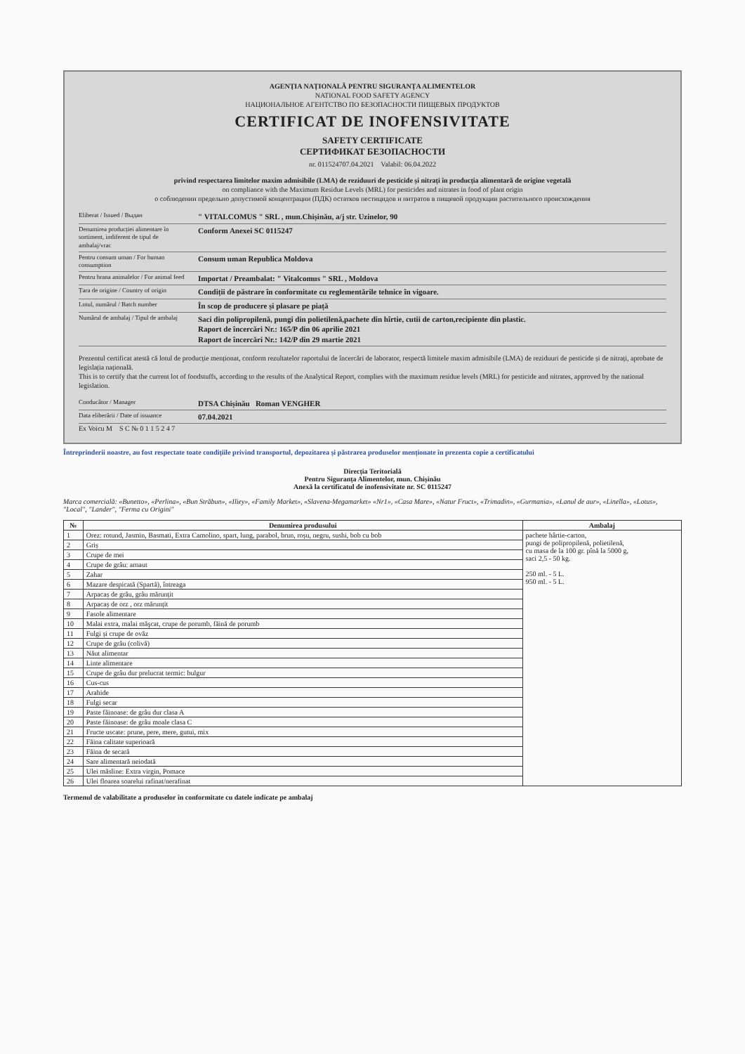AGENȚIA NAȚIONALĂ PENTRU SIGURANȚA ALIMENTELOR
NATIONAL FOOD SAFETY AGENCY
НАЦИОНАЛЬНОЕ АГЕНТСТВО ПО БЕЗОПАСНОСТИ ПИЩЕВЫХ ПРОДУКТОВ
CERTIFICAT DE INOFENSIVITATE
SAFETY CERTIFICATE
СЕРТИФИКАТ БЕЗОПАСНОСТИ
nr. 011524707.04.2021 Valabil: 06.04.2022
privind respectarea limitelor maxim admisibile (LMA) de reziduuri de pesticide și nitrați în producția alimentară de origine vegetală
on compliance with the Maximum Residue Levels (MRL) for pesticides and nitrates in food of plant origin
о соблюдении предельно допустимой концентрации (ПДК) остатков пестицидов и нитратов в пищевой продукции растительного происхождения
Eliberat / Issued / Выдан
" VITALCOMUS " SRL , mun.Chișinău, a/j str. Uzinelor, 90
Denumirea producției alimentare în sortiment, indiferent de tipul de ambalaj/vrac
Conform Anexei SC 0115247
Pentru consum uman / For human consumption
Consum uman Republica Moldova
Pentru hrana animalelor / For animal feed
Importat / Preambalat: " Vitalcomus " SRL , Moldova
Țara de origine / Country of origin
Condiții de păstrare în conformitate cu reglementările tehnice în vigoare.
Lotul, numărul / Batch number
În scop de producere și plasare pe piață
Numărul de ambalaj / Tipul de ambalaj
Saci din polipropilenă, pungi din polietilenă,pachete din hîrtie, cutii de carton,recipiente din plastic.
Raport de încercări Nr.: 165/P din 06 aprilie 2021
Raport de încercări Nr.: 142/P din 29 martie 2021
Prezentul certificat atestă că lotul de producție menționat, conform rezultatelor raportului de încercări de laborator, respectă limitele maxim admisibile (LMA) de reziduuri de pesticide și de nitrați, aprobate de legislația națională.
This is to certify that the current lot of foodstuffs, according to the results of the Analytical Report, complies with the maximum residue levels (MRL) for pesticide and nitrates, approved by the national legislation.
Conducător / Manager
DTSA Chișinău Roman VENGHER
Data eliberării / Date of issuance
07.04.2021
Ex Voicu M S C № 0 1 1 5 2 4 7
Întreprinderii noastre, au fost respectate toate condițiile privind transportul, depozitarea și păstrarea produselor menționate în prezenta copie a certificatului
Direcția Teritorială
Pentru Siguranța Alimentelor, mun. Chișinău
Anexă la certificatul de inofensivitate nr. SC 0115247
Marca comercială: «Bunetto», «Perlina», «Bun Străbun», «Iliey», «Family Market», «Slavena-Megamarket» «Nr1», «Casa Mare», «Natur Fruct», «Trimadin», «Gurmania», «Lanul de aur», «Linella», «Lotus», "Local", "Lander", "Ferma cu Origini"
| № | Denumirea produsului | Ambalaj |
| --- | --- | --- |
| 1 | Orez: rotund, Jasmin, Basmati, Extra Camolino, spart, lung, parabol, brun, roșu, negru, sushi, bob cu bob | pachete hârtie-carton, pungi de polipropilenă, polietilenă, cu masa de la 100 gr. pînă la 5000 g, saci 2,5 - 50 kg. 250 ml. - 5 L. 950 ml. - 5 L. |
| 2 | Griș | |
| 3 | Crupe de mei | |
| 4 | Crupe de grâu: arnaut | |
| 5 | Zahar | |
| 6 | Mazare despicată (Spartă), întreaga | |
| 7 | Arpacaș de grâu, grâu mărunțit | |
| 8 | Arpacaș de orz , orz mărunțit | |
| 9 | Fasole alimentare | |
| 10 | Malai extra, malai măşcat, crupe de porumb, făină de porumb | |
| 11 | Fulgi și crupe de ovăz | |
| 12 | Crupe de grâu (colivă) | |
| 13 | Năut alimentar | |
| 14 | Linte alimentare | |
| 15 | Crupe de grâu dur prelucrat termic: bulgur | |
| 16 | Cus-cus | |
| 17 | Arahide | |
| 18 | Fulgi secar | |
| 19 | Paste făinoase: de grâu dur clasa A | |
| 20 | Paste făinoase: de grâu moale clasa C | |
| 21 | Fructe uscate: prune, pere, mere, gutui, mix | |
| 22 | Făina calitate superioară | |
| 23 | Făina de secară | |
| 24 | Sare alimentară neiodată | |
| 25 | Ulei măsline: Extra virgin, Pomace | |
| 26 | Ulei floarea soarelui rafinat/nerafinat | |
Termenul de valabilitate a produselor în conformitate cu datele indicate pe ambalaj